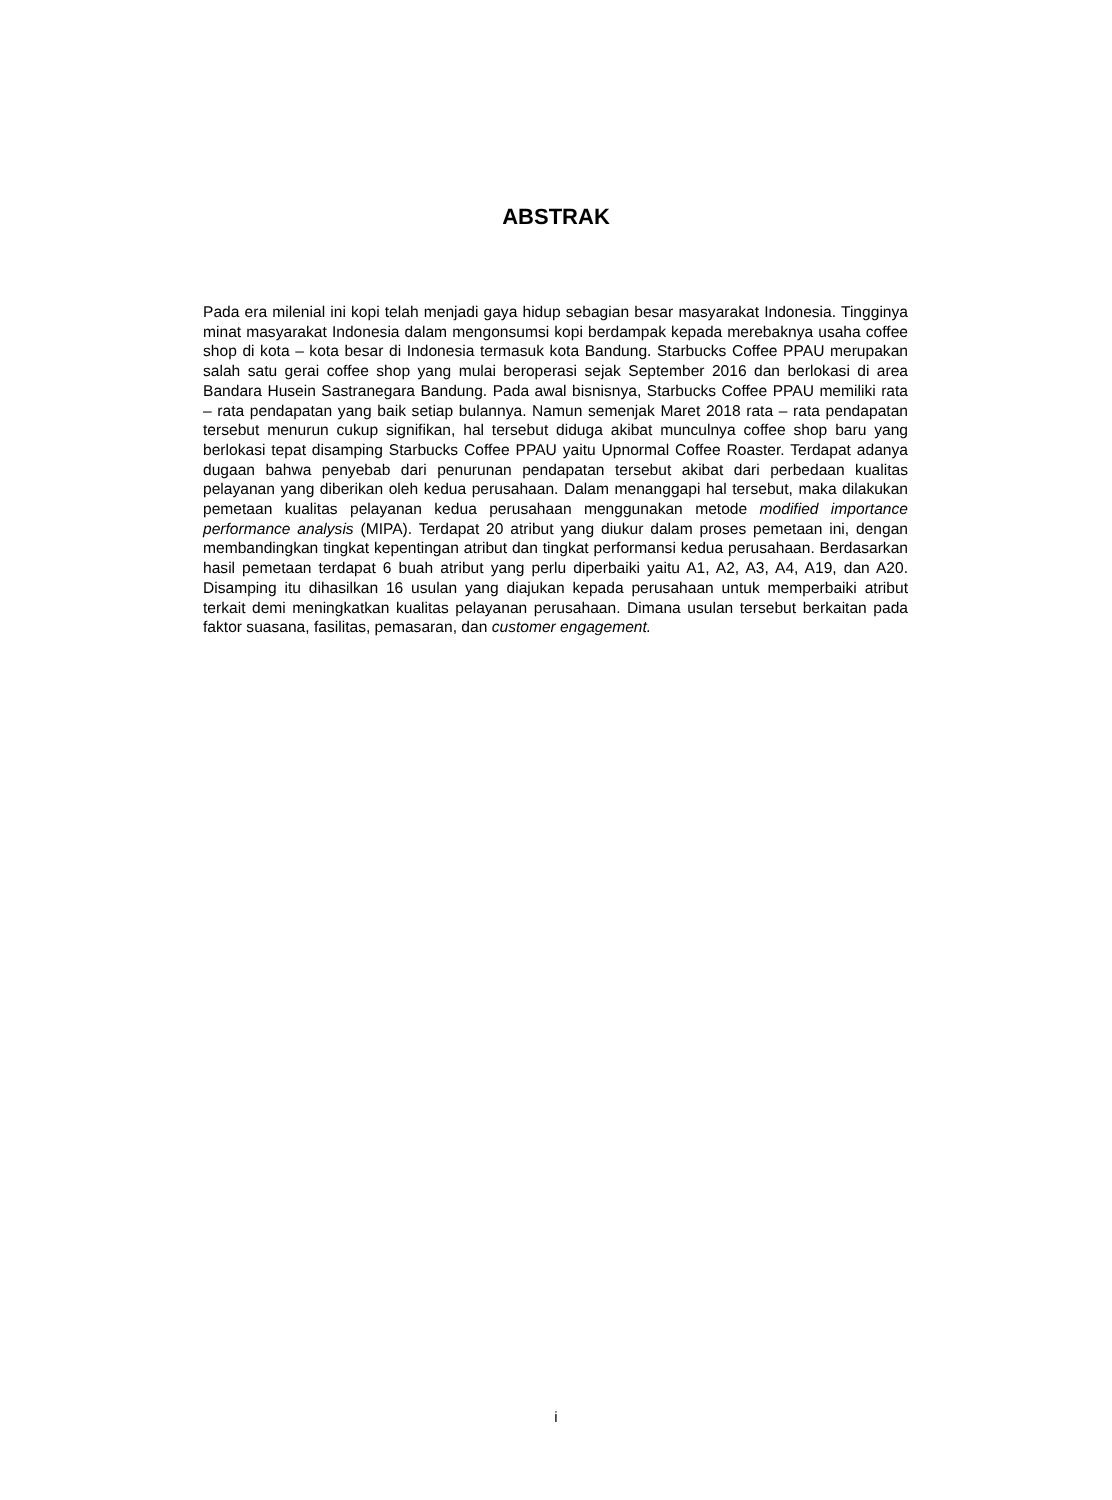ABSTRAK
Pada era milenial ini kopi telah menjadi gaya hidup sebagian besar masyarakat Indonesia. Tingginya minat masyarakat Indonesia dalam mengonsumsi kopi berdampak kepada merebaknya usaha coffee shop di kota – kota besar di Indonesia termasuk kota Bandung. Starbucks Coffee PPAU merupakan salah satu gerai coffee shop yang mulai beroperasi sejak September 2016 dan berlokasi di area Bandara Husein Sastranegara Bandung. Pada awal bisnisnya, Starbucks Coffee PPAU memiliki rata – rata pendapatan yang baik setiap bulannya. Namun semenjak Maret 2018 rata – rata pendapatan tersebut menurun cukup signifikan, hal tersebut diduga akibat munculnya coffee shop baru yang berlokasi tepat disamping Starbucks Coffee PPAU yaitu Upnormal Coffee Roaster. Terdapat adanya dugaan bahwa penyebab dari penurunan pendapatan tersebut akibat dari perbedaan kualitas pelayanan yang diberikan oleh kedua perusahaan. Dalam menanggapi hal tersebut, maka dilakukan pemetaan kualitas pelayanan kedua perusahaan menggunakan metode modified importance performance analysis (MIPA). Terdapat 20 atribut yang diukur dalam proses pemetaan ini, dengan membandingkan tingkat kepentingan atribut dan tingkat performansi kedua perusahaan. Berdasarkan hasil pemetaan terdapat 6 buah atribut yang perlu diperbaiki yaitu A1, A2, A3, A4, A19, dan A20. Disamping itu dihasilkan 16 usulan yang diajukan kepada perusahaan untuk memperbaiki atribut terkait demi meningkatkan kualitas pelayanan perusahaan. Dimana usulan tersebut berkaitan pada faktor suasana, fasilitas, pemasaran, dan customer engagement.
i